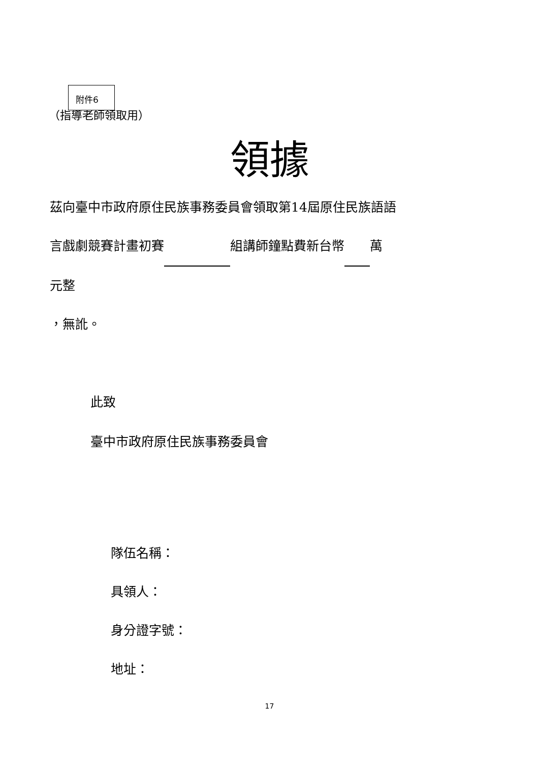（指導老師領取用）
附件6
領據
茲向臺中市政府原住民族事務委員會領取第14屆原住民族語語
言戲劇競賽計畫初賽 組講師鐘點費新台幣 萬
元整
，無訛。
此致
臺中市政府原住民族事務委員會
隊伍名稱：
具領人：
身分證字號：
地址：
17